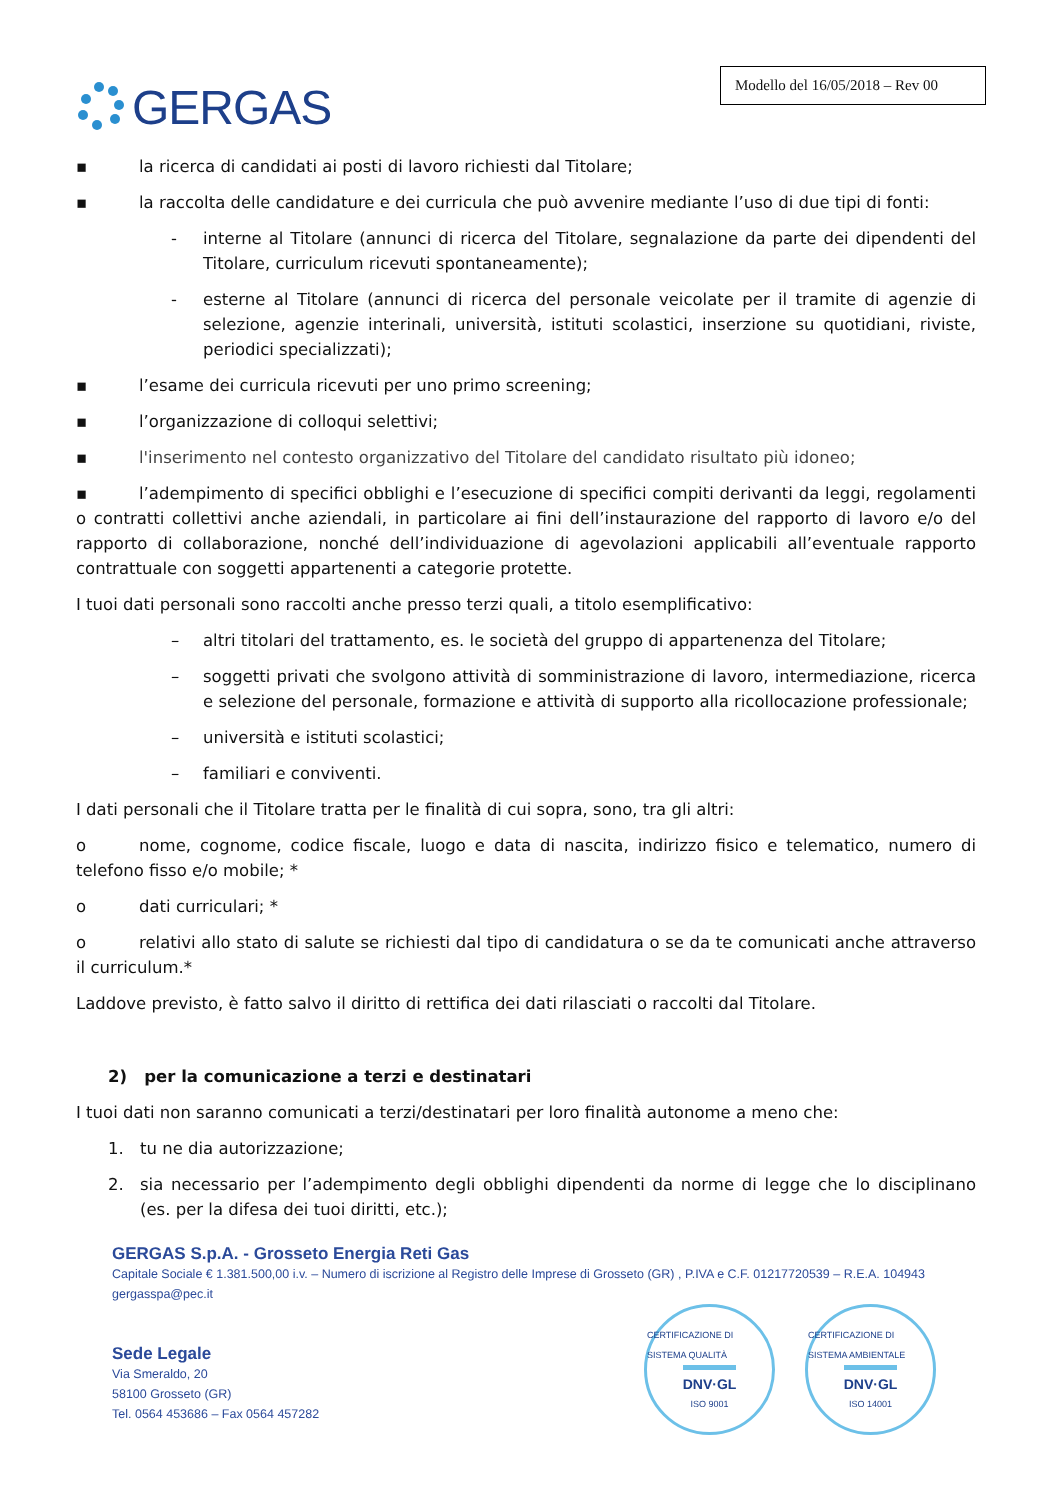GERGAS
Modello del 16/05/2018 – Rev 00
▪ la ricerca di candidati ai posti di lavoro richiesti dal Titolare;
▪ la raccolta delle candidature e dei curricula che può avvenire mediante l’uso di due tipi di fonti:
- interne al Titolare (annunci di ricerca del Titolare, segnalazione da parte dei dipendenti del Titolare, curriculum ricevuti spontaneamente);
- esterne al Titolare (annunci di ricerca del personale veicolate per il tramite di agenzie di selezione, agenzie interinali, università, istituti scolastici, inserzione su quotidiani, riviste, periodici specializzati);
▪ l’esame dei curricula ricevuti per uno primo screening;
▪ l’organizzazione di colloqui selettivi;
▪ l'inserimento nel contesto organizzativo del Titolare del candidato risultato più idoneo;
▪ l’adempimento di specifici obblighi e l’esecuzione di specifici compiti derivanti da leggi, regolamenti o contratti collettivi anche aziendali, in particolare ai fini dell’instaurazione del rapporto di lavoro e/o del rapporto di collaborazione, nonché dell’individuazione di agevolazioni applicabili all’eventuale rapporto contrattuale con soggetti appartenenti a categorie protette.
I tuoi dati personali sono raccolti anche presso terzi quali, a titolo esemplificativo:
– altri titolari del trattamento, es. le società del gruppo di appartenenza del Titolare;
– soggetti privati che svolgono attività di somministrazione di lavoro, intermediazione, ricerca e selezione del personale, formazione e attività di supporto alla ricollocazione professionale;
– università e istituti scolastici;
– familiari e conviventi.
I dati personali che il Titolare tratta per le finalità di cui sopra, sono, tra gli altri:
o nome, cognome, codice fiscale, luogo e data di nascita, indirizzo fisico e telematico, numero di telefono fisso e/o mobile; *
o dati curriculari; *
o relativi allo stato di salute se richiesti dal tipo di candidatura o se da te comunicati anche attraverso il curriculum.*
Laddove previsto, è fatto salvo il diritto di rettifica dei dati rilasciati o raccolti dal Titolare.
2) per la comunicazione a terzi e destinatari
I tuoi dati non saranno comunicati a terzi/destinatari per loro finalità autonome a meno che:
1. tu ne dia autorizzazione;
2. sia necessario per l’adempimento degli obblighi dipendenti da norme di legge che lo disciplinano (es. per la difesa dei tuoi diritti, etc.);
GERGAS S.p.A. - Grosseto Energia Reti Gas
Capitale Sociale € 1.381.500,00 i.v. – Numero di iscrizione al Registro delle Imprese di Grosseto (GR) , P.IVA e C.F. 01217720539 – R.E.A. 104943
gergasspa@pec.it
Sede Legale
Via Smeraldo, 20
58100 Grosseto (GR)
Tel. 0564 453686 – Fax 0564 457282
CERTIFICAZIONE DI SISTEMA QUALITÀ
DNV·GL
ISO 9001
CERTIFICAZIONE DI SISTEMA AMBIENTALE
DNV·GL
ISO 14001